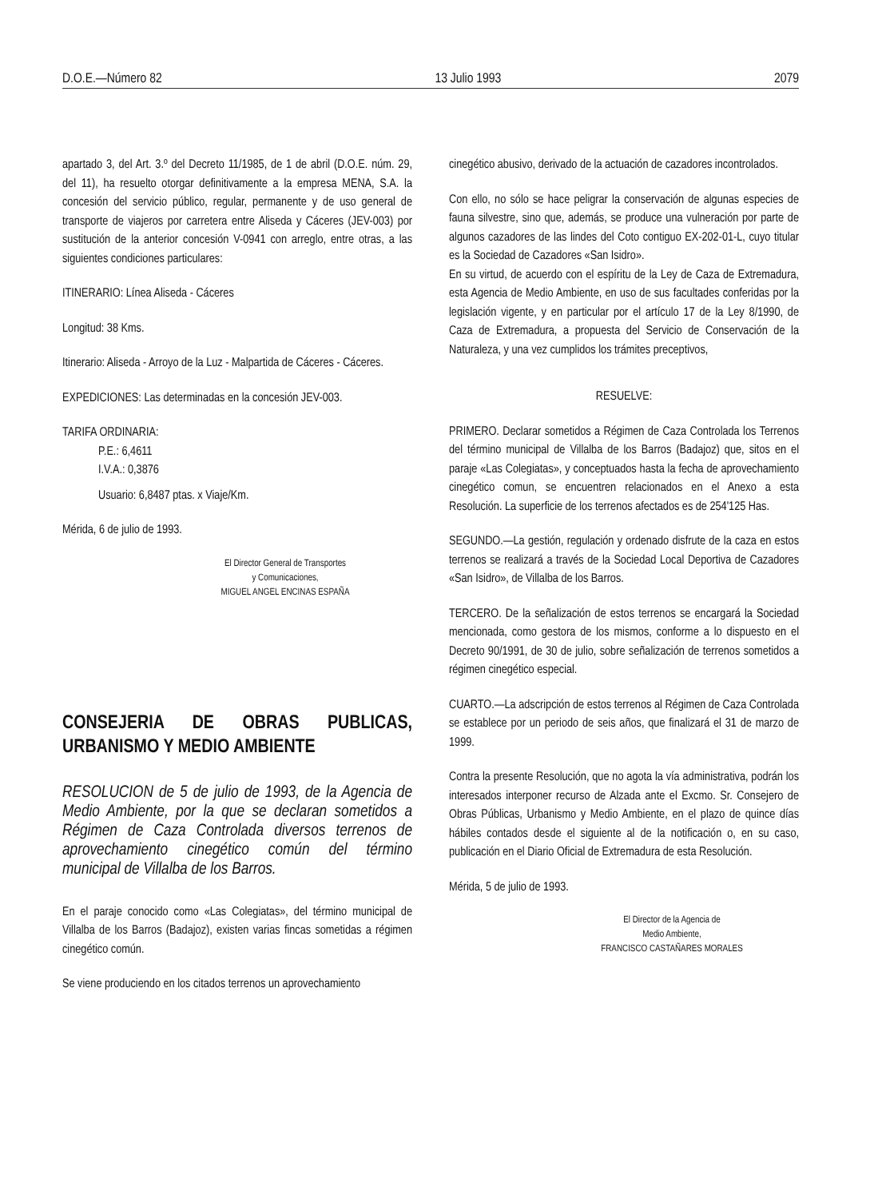D.O.E.—Número 82 13 Julio 1993 2079
apartado 3, del Art. 3.º del Decreto 11/1985, de 1 de abril (D.O.E. núm. 29, del 11), ha resuelto otorgar definitivamente a la empresa MENA, S.A. la concesión del servicio público, regular, permanente y de uso general de transporte de viajeros por carretera entre Aliseda y Cáceres (JEV-003) por sustitución de la anterior concesión V-0941 con arreglo, entre otras, a las siguientes condiciones particulares:
ITINERARIO: Línea Aliseda - Cáceres
Longitud: 38 Kms.
Itinerario: Aliseda - Arroyo de la Luz - Malpartida de Cáceres - Cáceres.
EXPEDICIONES: Las determinadas en la concesión JEV-003.
TARIFA ORDINARIA:
P.E.: 6,4611
I.V.A.: 0,3876
Usuario: 6,8487 ptas. x Viaje/Km.
Mérida, 6 de julio de 1993.
El Director General de Transportes
y Comunicaciones,
MIGUEL ANGEL ENCINAS ESPAÑA
CONSEJERIA DE OBRAS PUBLICAS, URBANISMO Y MEDIO AMBIENTE
RESOLUCION de 5 de julio de 1993, de la Agencia de Medio Ambiente, por la que se declaran sometidos a Régimen de Caza Controlada diversos terrenos de aprovechamiento cinegético común del término municipal de Villalba de los Barros.
En el paraje conocido como «Las Colegiatas», del término municipal de Villalba de los Barros (Badajoz), existen varias fincas sometidas a régimen cinegético común.
Se viene produciendo en los citados terrenos un aprovechamiento
cinegético abusivo, derivado de la actuación de cazadores incontrolados.
Con ello, no sólo se hace peligrar la conservación de algunas especies de fauna silvestre, sino que, además, se produce una vulneración por parte de algunos cazadores de las lindes del Coto contiguo EX-202-01-L, cuyo titular es la Sociedad de Cazadores «San Isidro».
En su virtud, de acuerdo con el espíritu de la Ley de Caza de Extremadura, esta Agencia de Medio Ambiente, en uso de sus facultades conferidas por la legislación vigente, y en particular por el artículo 17 de la Ley 8/1990, de Caza de Extremadura, a propuesta del Servicio de Conservación de la Naturaleza, y una vez cumplidos los trámites preceptivos,
RESUELVE:
PRIMERO. Declarar sometidos a Régimen de Caza Controlada los Terrenos del término municipal de Villalba de los Barros (Badajoz) que, sitos en el paraje «Las Colegiatas», y conceptuados hasta la fecha de aprovechamiento cinegético comun, se encuentren relacionados en el Anexo a esta Resolución. La superficie de los terrenos afectados es de 254'125 Has.
SEGUNDO.—La gestión, regulación y ordenado disfrute de la caza en estos terrenos se realizará a través de la Sociedad Local Deportiva de Cazadores «San Isidro», de Villalba de los Barros.
TERCERO. De la señalización de estos terrenos se encargará la Sociedad mencionada, como gestora de los mismos, conforme a lo dispuesto en el Decreto 90/1991, de 30 de julio, sobre señalización de terrenos sometidos a régimen cinegético especial.
CUARTO.—La adscripción de estos terrenos al Régimen de Caza Controlada se establece por un periodo de seis años, que finalizará el 31 de marzo de 1999.
Contra la presente Resolución, que no agota la vía administrativa, podrán los interesados interponer recurso de Alzada ante el Excmo. Sr. Consejero de Obras Públicas, Urbanismo y Medio Ambiente, en el plazo de quince días hábiles contados desde el siguiente al de la notificación o, en su caso, publicación en el Diario Oficial de Extremadura de esta Resolución.
Mérida, 5 de julio de 1993.
El Director de la Agencia de
Medio Ambiente,
FRANCISCO CASTAÑARES MORALES